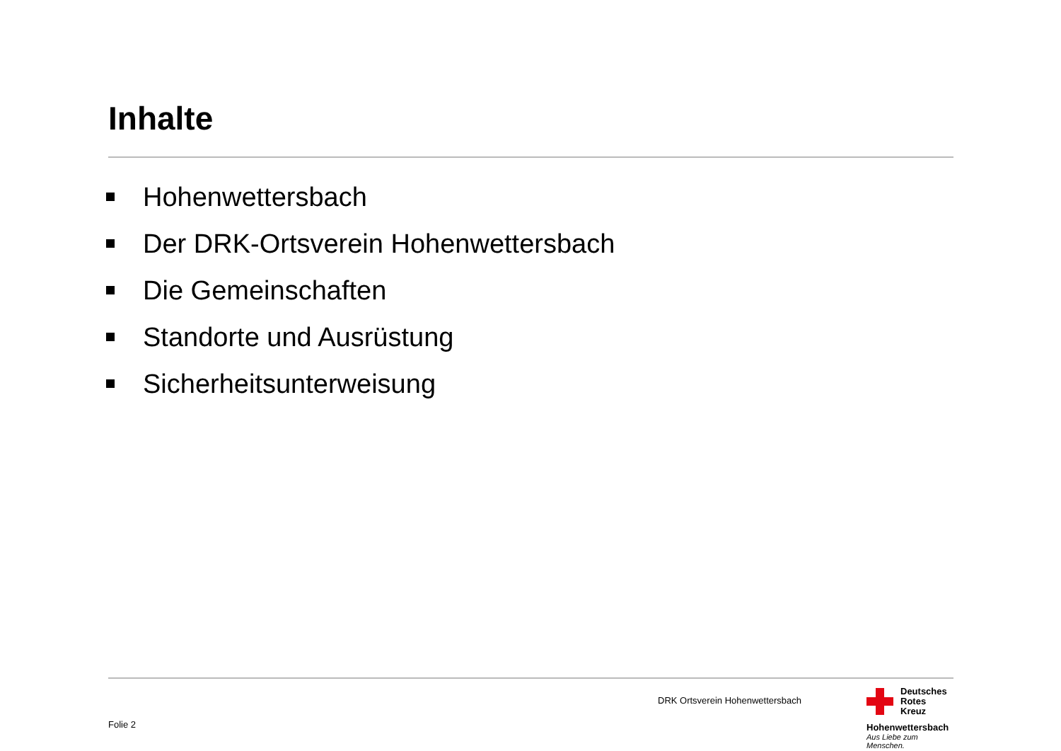Inhalte
Hohenwettersbach
Der DRK-Ortsverein Hohenwettersbach
Die Gemeinschaften
Standorte und Ausrüstung
Sicherheitsunterweisung
DRK Ortsverein Hohenwettersbach
Folie 2
Deutsches
Rotes
Kreuz
Hohenwettersbach
Aus Liebe zum Menschen.